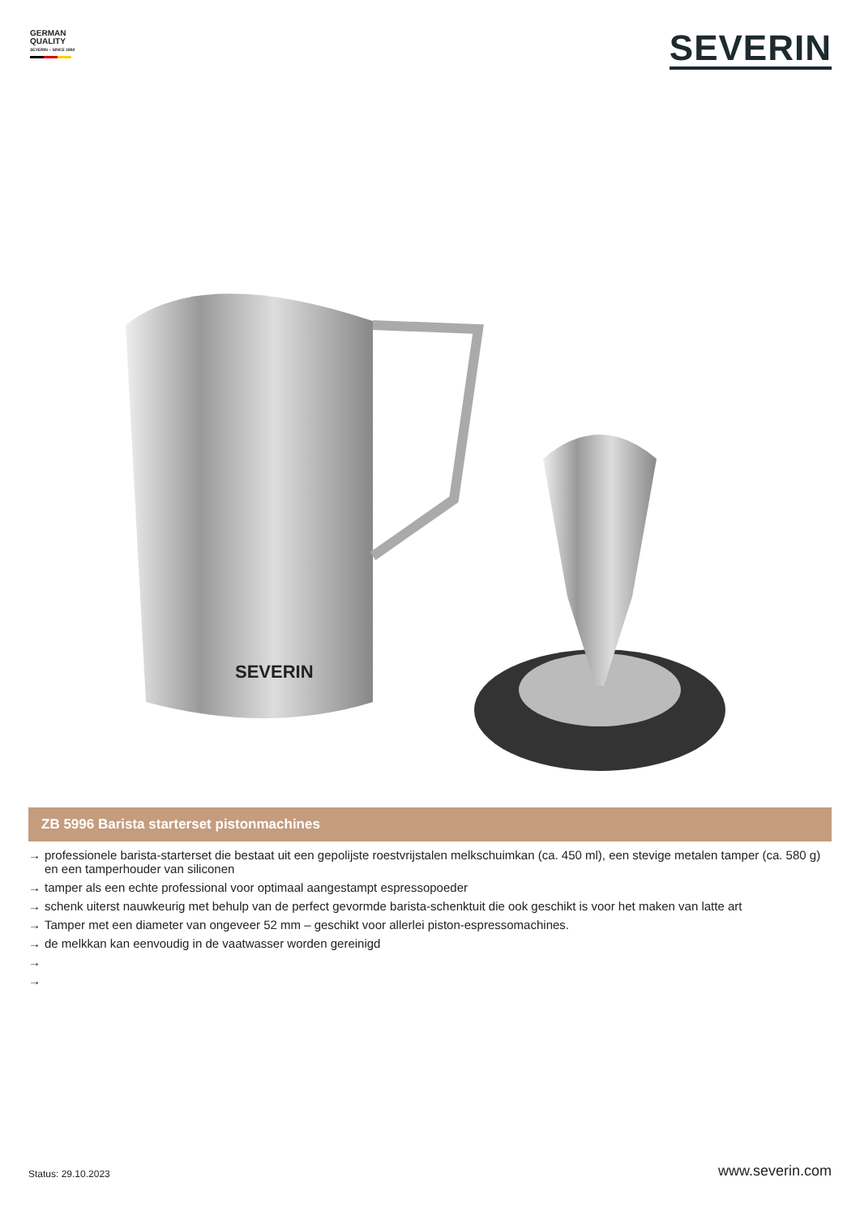GERMAN
QUALITY
SEVERIN – SINCE 1892
SEVERIN
SEVERIN
ZB 5996 Barista starterset pistonmachines
→ professionele barista-starterset die bestaat uit een gepolijste roestvrijstalen melkschuimkan (ca. 450 ml), een stevige metalen tamper (ca. 580 g) en een tamperhouder van siliconen
→ tamper als een echte professional voor optimaal aangestampt espressopoeder
→ schenk uiterst nauwkeurig met behulp van de perfect gevormde barista-schenktuit die ook geschikt is voor het maken van latte art
→ Tamper met een diameter van ongeveer 52 mm – geschikt voor allerlei piston-espressomachines.
→ de melkkan kan eenvoudig in de vaatwasser worden gereinigd
→
→
Status: 29.10.2023 www.severin.com